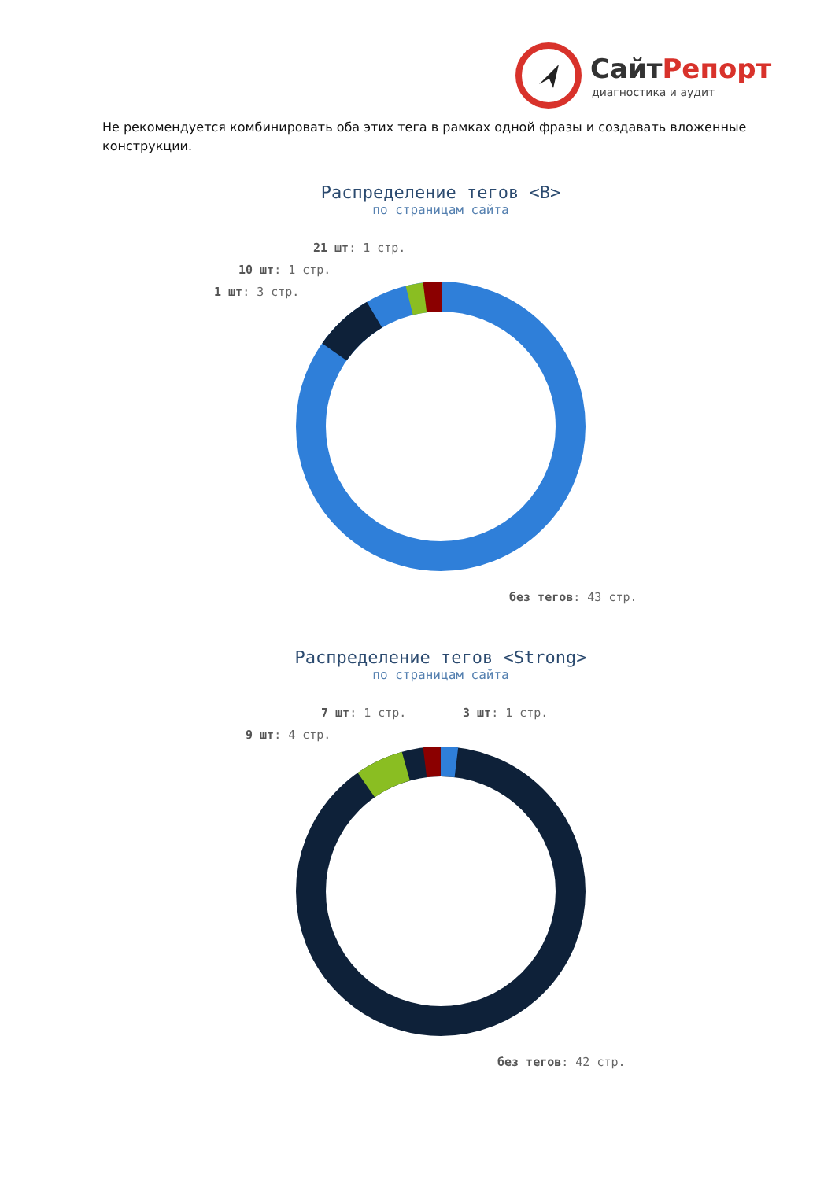СайтРепорт
диагностика и аудит
Не рекомендуется комбинировать оба этих тега в рамках одной фразы и создавать вложенные конструкции.
Распределение тегов <B>
по страницам сайта
21 шт: 1 стр.
10 шт: 1 стр.
1 шт: 3 стр.
без тегов: 43 стр.
Распределение тегов <Strong>
по страницам сайта
7 шт: 1 стр. 3 шт: 1 стр.
9 шт: 4 стр.
без тегов: 42 стр.